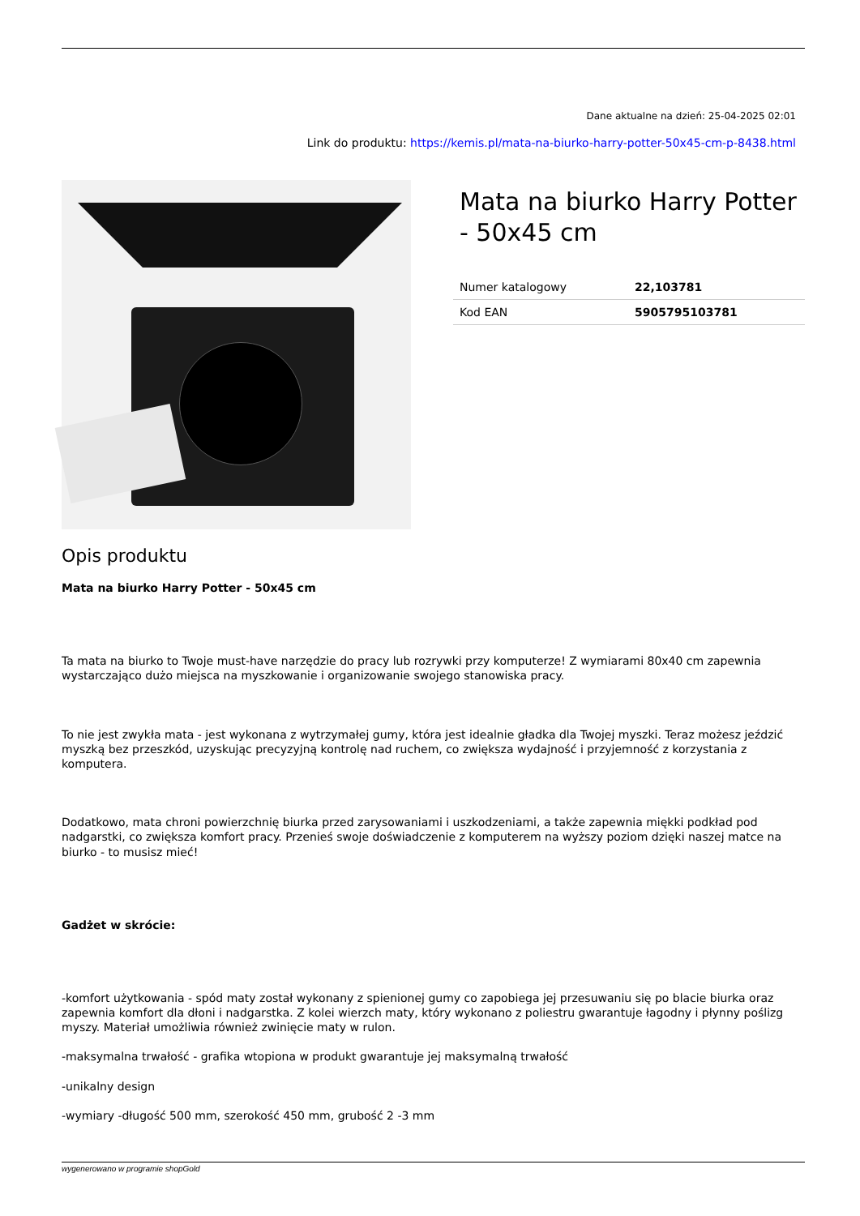Dane aktualne na dzień: 25-04-2025 02:01
Link do produktu: https://kemis.pl/mata-na-biurko-harry-potter-50x45-cm-p-8438.html
Mata na biurko Harry Potter - 50x45 cm
| Numer katalogowy | 22,103781 |
| Kod EAN | 5905795103781 |
Opis produktu
Mata na biurko Harry Potter - 50x45 cm
Ta mata na biurko to Twoje must-have narzędzie do pracy lub rozrywki przy komputerze! Z wymiarami 80x40 cm zapewnia wystarczająco dużo miejsca na myszkowanie i organizowanie swojego stanowiska pracy.
To nie jest zwykła mata - jest wykonana z wytrzymałej gumy, która jest idealnie gładka dla Twojej myszki. Teraz możesz jeździć myszką bez przeszkód, uzyskując precyzyjną kontrolę nad ruchem, co zwiększa wydajność i przyjemność z korzystania z komputera.
Dodatkowo, mata chroni powierzchnię biurka przed zarysowaniami i uszkodzeniami, a także zapewnia miękki podkład pod nadgarstki, co zwiększa komfort pracy. Przenieś swoje doświadczenie z komputerem na wyższy poziom dzięki naszej matce na biurko - to musisz mieć!
Gadżet w skrócie:
-komfort użytkowania - spód maty został wykonany z spienionej gumy co zapobiega jej przesuwaniu się po blacie biurka oraz zapewnia komfort dla dłoni i nadgarstka. Z kolei wierzch maty, który wykonano z poliestru gwarantuje łagodny i płynny poślizg myszy. Materiał umożliwia również zwinięcie maty w rulon.
-maksymalna trwałość - grafika wtopiona w produkt gwarantuje jej maksymalną trwałość
-unikalny design
-wymiary -długość 500 mm, szerokość 450 mm, grubość 2 -3 mm
wygenerowano w programie shopGold